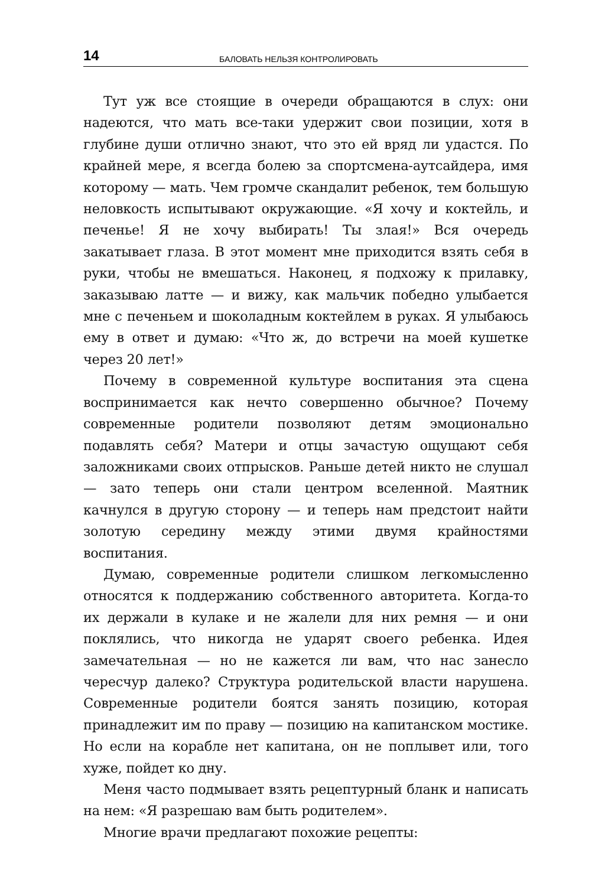14 БАЛОВАТЬ НЕЛЬЗЯ КОНТРОЛИРОВАТЬ
Тут уж все стоящие в очереди обращаются в слух: они надеются, что мать все-таки удержит свои позиции, хотя в глубине души отлично знают, что это ей вряд ли удастся. По крайней мере, я всегда болею за спортсмена-аутсайдера, имя которому — мать. Чем громче скандалит ребенок, тем большую неловкость испытывают окружающие. «Я хочу и коктейль, и печенье! Я не хочу выбирать! Ты злая!» Вся очередь закатывает глаза. В этот момент мне приходится взять себя в руки, чтобы не вмешаться. Наконец, я подхожу к прилавку, заказываю латте — и вижу, как мальчик победно улыбается мне с печеньем и шоколадным коктейлем в руках. Я улыбаюсь ему в ответ и думаю: «Что ж, до встречи на моей кушетке через 20 лет!»
Почему в современной культуре воспитания эта сцена воспринимается как нечто совершенно обычное? Почему современные родители позволяют детям эмоционально подавлять себя? Матери и отцы зачастую ощущают себя заложниками своих отпрысков. Раньше детей никто не слушал — зато теперь они стали центром вселенной. Маятник качнулся в другую сторону — и теперь нам предстоит найти золотую середину между этими двумя крайностями воспитания.
Думаю, современные родители слишком легкомысленно относятся к поддержанию собственного авторитета. Когда-то их держали в кулаке и не жалели для них ремня — и они поклялись, что никогда не ударят своего ребенка. Идея замечательная — но не кажется ли вам, что нас занесло чересчур далеко? Структура родительской власти нарушена. Современные родители боятся занять позицию, которая принадлежит им по праву — позицию на капитанском мостике. Но если на корабле нет капитана, он не поплывет или, того хуже, пойдет ко дну.
Меня часто подмывает взять рецептурный бланк и написать на нем: «Я разрешаю вам быть родителем».
Многие врачи предлагают похожие рецепты: